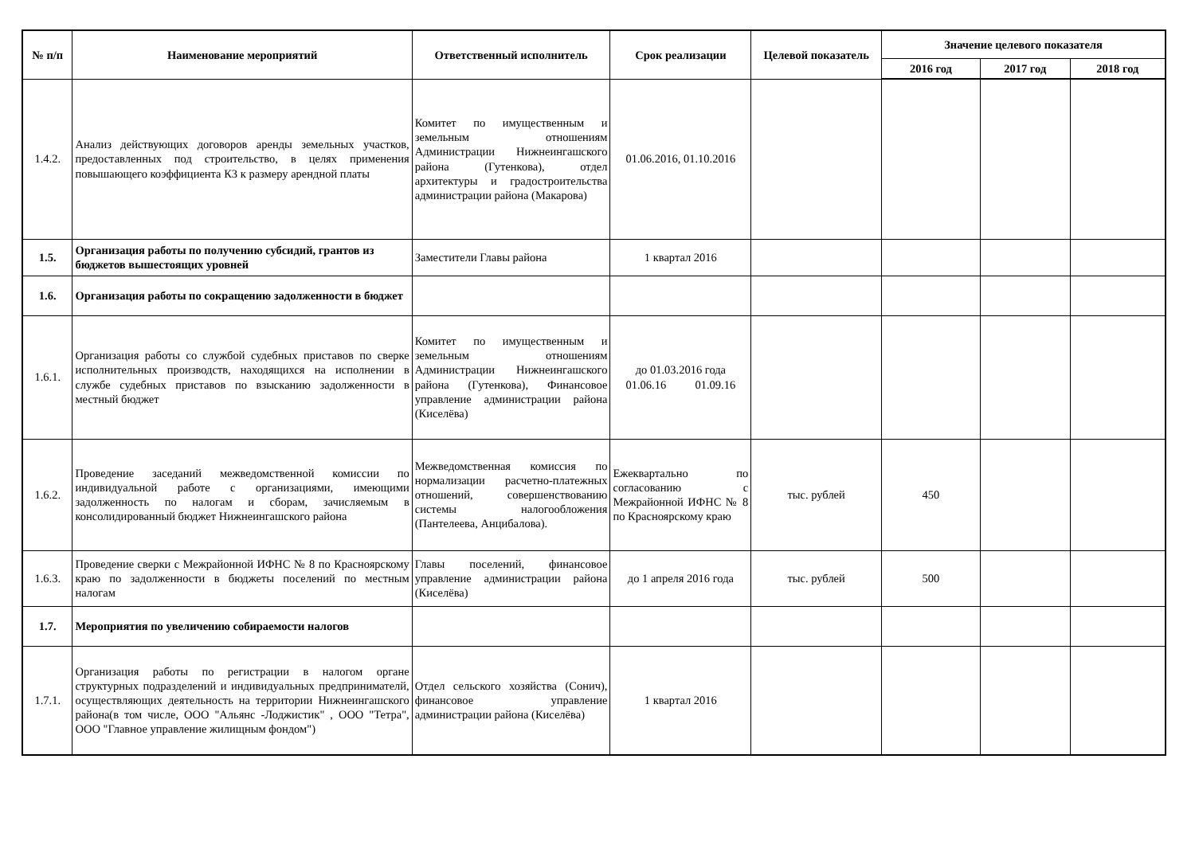| № п/п | Наименование мероприятий | Ответственный исполнитель | Срок реализации | Целевой показатель | Значение целевого показателя | | |
| --- | --- | --- | --- | --- | --- | --- | --- |
| | | | | | 2016 год | 2017 год | 2018 год |
| 1.4.2. | Анализ действующих договоров аренды земельных участков, предоставленных под строительство, в целях применения повышающего коэффициента К3 к размеру арендной платы | Комитет по имущественным и земельным отношениям Администрации Нижнеингашского района (Гутенкова), отдел архитектуры и градостроительства администрации района (Макарова) | 01.06.2016, 01.10.2016 | | | | |
| 1.5. | Организация работы по получению субсидий, грантов из бюджетов вышестоящих уровней | Заместители Главы района | 1 квартал 2016 | | | | |
| 1.6. | Организация работы по сокращению задолженности в бюджет | | | | | | |
| 1.6.1. | Организация работы со службой судебных приставов по сверке исполнительных производств, находящихся на исполнении в службе судебных приставов по взысканию задолженности в местный бюджет | Комитет по имущественным и земельным отношениям Администрации Нижнеингашского района (Гутенкова), Финансовое управление администрации района (Киселёва) | до 01.03.2016 года 01.06.16 01.09.16 | | | | |
| 1.6.2. | Проведение заседаний межведомственной комиссии по индивидуальной работе с организациями, имеющими задолженность по налогам и сборам, зачисляемым в консолидированный бюджет Нижнеингашского района | Межведомственная комиссия по нормализации расчетно-платежных отношений, совершенствованию системы налогообложения (Пантелеева, Анцибалова). | Ежеквартально по согласованию с Межрайонной ИФНС № 8 по Красноярскому краю | тыс. рублей | 450 | | |
| 1.6.3. | Проведение сверки с Межрайонной ИФНС № 8 по Красноярскому краю по задолженности в бюджеты поселений по местным налогам | Главы поселений, финансовое управление администрации района (Киселёва) | до 1 апреля 2016 года | тыс. рублей | 500 | | |
| 1.7. | Мероприятия по увеличению собираемости налогов | | | | | | |
| 1.7.1. | Организация работы по регистрации в налогом органе структурных подразделений и индивидуальных предпринимателй, осуществляющих деятельность на территории Нижнеингашского района(в том числе, ООО "Альянс -Лоджистик" , ООО "Тетра", ООО "Главное управление жилищным фондом") | Отдел сельского хозяйства (Сонич), финансовое управление администрации района (Киселёва) | 1 квартал 2016 | | | | |